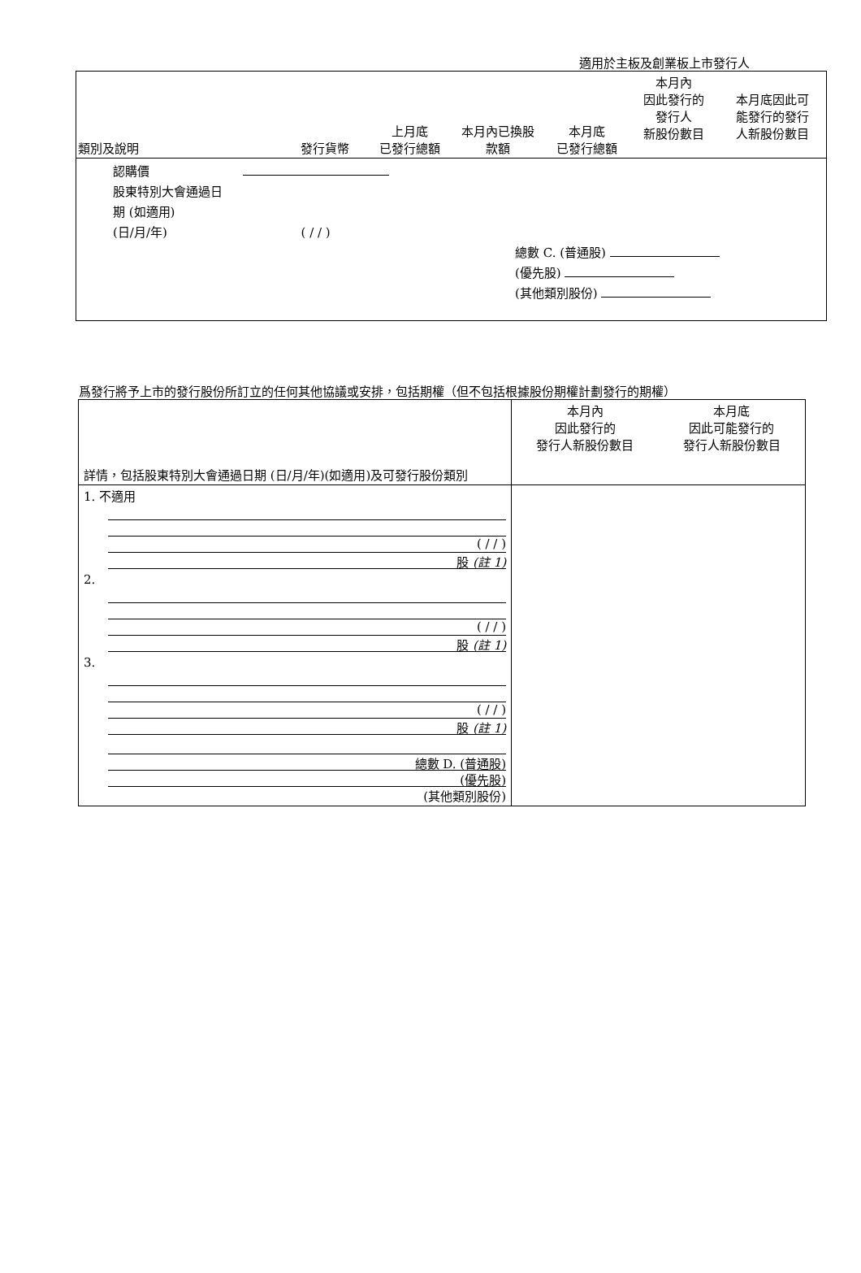適用於主板及創業板上市發行人
| 類別及說明 | 發行貨幣 | 上月底 已發行總額 | 本月內已換股 款額 | 本月底 已發行總額 | 本月內 因此發行的 發行人 新股份數目 | 本月底因此可 能發行的發行 人新股份數目 |
認購價
股東特別大會通過日
期 (如適用)
(日/月/年) ( / / )
總數 C. (普通股)
(優先股)
(其他類別股份)
爲發行將予上市的發行股份所訂立的任何其他協議或安排，包括期權（但不包括根據股份期權計劃發行的期權）
| 詳情，包括股東特別大會通過日期 (日/月/年)(如適用)及可發行股份類別 | 本月內 因此發行的 發行人新股份數目 | 本月底 因此可能發行的 發行人新股份數目 |
| 1. 不適用 ( / / ) 股 (註 1) | | |
| 2. ( / / ) 股 (註 1) | | |
| 3. ( / / ) 股 (註 1) | | |
| 總數 D. (普通股) (優先股) (其他類別股份) | | |